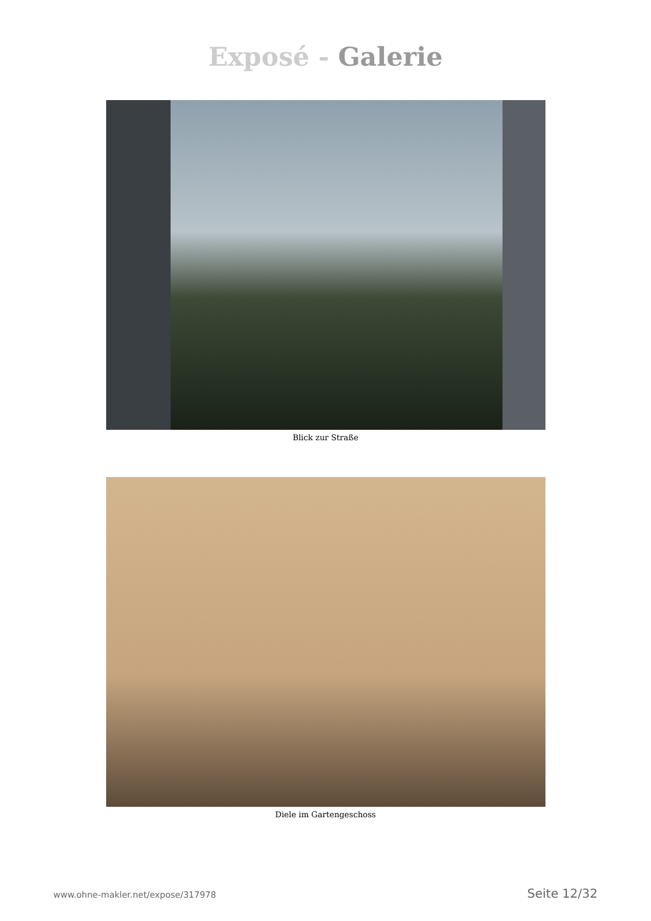Exposé - Galerie
Blick zur Straße
Diele im Gartengeschoss
www.ohne-makler.net/expose/317978 Seite 12/32